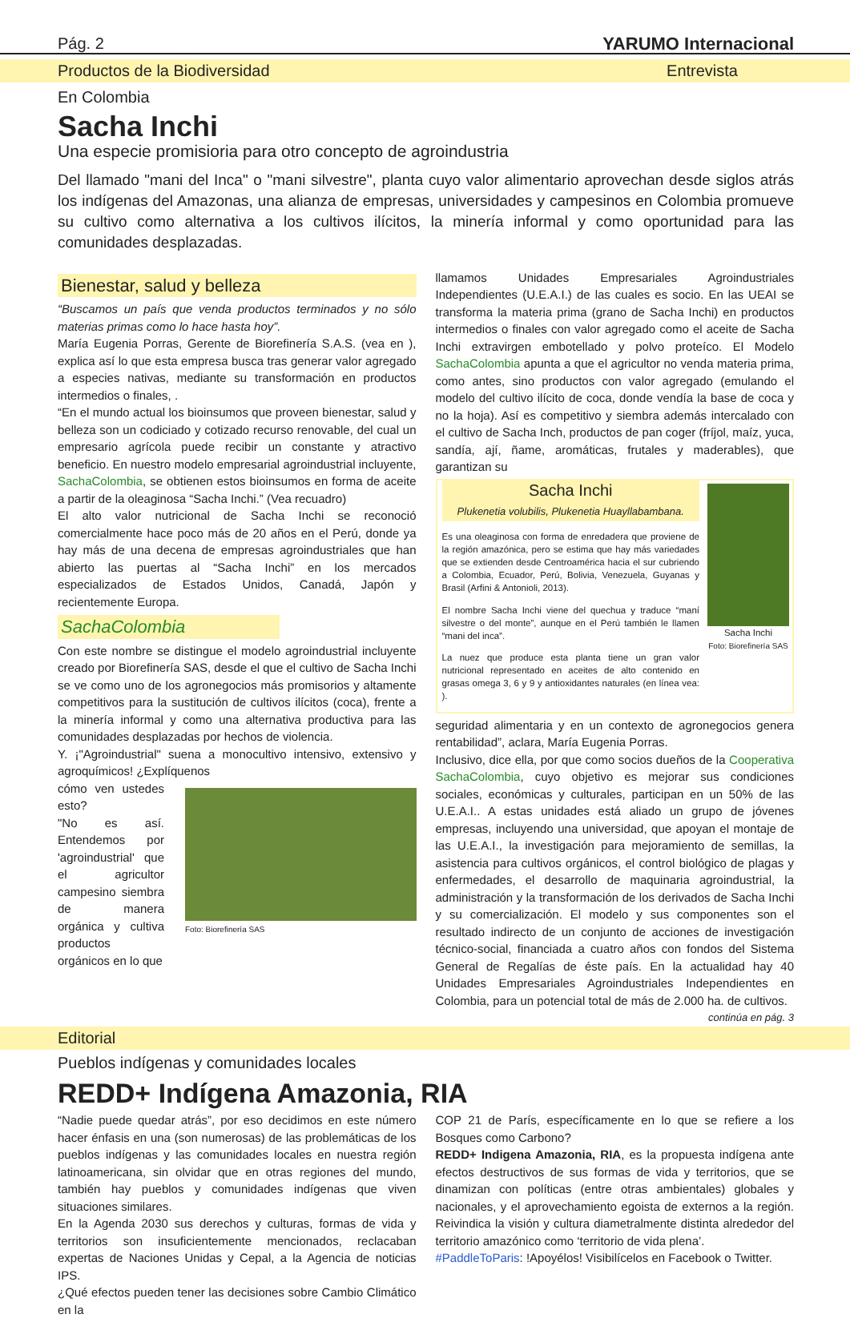Pág. 2 YARUMO Internacional
Productos de la Biodiversidad Entrevista
En Colombia
Sacha Inchi
Una especie promisioria para otro concepto de agroindustria
Del llamado "mani del Inca" o "mani silvestre", planta cuyo valor alimentario aprovechan desde siglos atrás los indígenas del Amazonas, una alianza de empresas, universidades y campesinos en Colombia promueve su cultivo como alternativa a los cultivos ilícitos, la minería informal y como oportunidad para las comunidades desplazadas.
Bienestar, salud y belleza
“Buscamos un país que venda productos terminados y no sólo materias primas como lo hace hasta hoy”.
María Eugenia Porras, Gerente de Biorefinería S.A.S. (vea en ), explica así lo que esta empresa busca tras generar valor agregado a especies nativas, mediante su transformación en productos intermedios o finales, .
“En el mundo actual los bioinsumos que proveen bienestar, salud y belleza son un codiciado y cotizado recurso renovable, del cual un empresario agrícola puede recibir un constante y atractivo beneficio. En nuestro modelo empresarial agroindustrial incluyente, SachaColombia, se obtienen estos bioinsumos en forma de aceite a partir de la oleaginosa “Sacha Inchi.” (Vea recuadro)
El alto valor nutricional de Sacha Inchi se reconoció comercialmente hace poco más de 20 años en el Perú, donde ya hay más de una decena de empresas agroindustriales que han abierto las puertas al “Sacha Inchi” en los mercados especializados de Estados Unidos, Canadá, Japón y recientemente Europa.
SachaColombia
Con este nombre se distingue el modelo agroindustrial incluyente creado por Biorefinería SAS, desde el que el cultivo de Sacha Inchi se ve como uno de los agronegocios más promisorios y altamente competitivos para la sustitución de cultivos ilícitos (coca), frente a la minería informal y como una alternativa productiva para las comunidades desplazadas por hechos de violencia.
Y. ¡"Agroindustrial" suena a monocultivo intensivo, extensivo y agroquímicos! ¿Explíquenos
cómo ven ustedes esto?
"No es así. Entendemos por 'agroindustrial' que el agricultor campesino siembra de manera orgánica y cultiva productos orgánicos en lo que
Foto: Biorefinería SAS
llamamos Unidades Empresariales Agroindustriales Independientes (U.E.A.I.) de las cuales es socio. En las UEAI se transforma la materia prima (grano de Sacha Inchi) en productos intermedios o finales con valor agregado como el aceite de Sacha Inchi extravirgen embotellado y polvo proteíco. El Modelo SachaColombia apunta a que el agricultor no venda materia prima, como antes, sino productos con valor agregado (emulando el modelo del cultivo ilícito de coca, donde vendía la base de coca y no la hoja). Así es competitivo y siembra además intercalado con el cultivo de Sacha Inch, productos de pan coger (fríjol, maíz, yuca, sandía, ají, ñame, aromáticas, frutales y maderables), que garantizan su
Sacha Inchi
Plukenetia volubilis, Plukenetia Huayllabambana.
Es una oleaginosa con forma de enredadera que proviene de la región amazónica, pero se estima que hay más variedades que se extienden desde Centroamérica hacia el sur cubriendo a Colombia, Ecuador, Perú, Bolivia, Venezuela, Guyanas y Brasil (Arfini & Antonioli, 2013).
El nombre Sacha Inchi viene del quechua y traduce “maní silvestre o del monte”, aunque en el Perú también le llamen “mani del inca”.
La nuez que produce esta planta tiene un gran valor nutricional representado en aceites de alto contenido en grasas omega 3, 6 y 9 y antioxidantes naturales (en línea vea: ).
Sacha Inchi
Foto: Biorefinería SAS
seguridad alimentaria y en un contexto de agronegocios genera rentabilidad”, aclara, María Eugenia Porras.
Inclusivo, dice ella, por que como socios dueños de la Cooperativa SachaColombia, cuyo objetivo es mejorar sus condiciones sociales, económicas y culturales, participan en un 50% de las U.E.A.I.. A estas unidades está aliado un grupo de jóvenes empresas, incluyendo una universidad, que apoyan el montaje de las U.E.A.I., la investigación para mejoramiento de semillas, la asistencia para cultivos orgánicos, el control biológico de plagas y enfermedades, el desarrollo de maquinaria agroindustrial, la administración y la transformación de los derivados de Sacha Inchi y su comercialización. El modelo y sus componentes son el resultado indirecto de un conjunto de acciones de investigación técnico-social, financiada a cuatro años con fondos del Sistema General de Regalías de éste país. En la actualidad hay 40 Unidades Empresariales Agroindustriales Independientes en Colombia, para un potencial total de más de 2.000 ha. de cultivos.
continúa en pág. 3
Editorial
Pueblos indígenas y comunidades locales
REDD+ Indígena Amazonia, RIA
“Nadie puede quedar atrás”, por eso decidimos en este número hacer énfasis en una (son numerosas) de las problemáticas de los pueblos indígenas y las comunidades locales en nuestra región latinoamericana, sin olvidar que en otras regiones del mundo, también hay pueblos y comunidades indígenas que viven situaciones similares.
En la Agenda 2030 sus derechos y culturas, formas de vida y territorios son insuficientemente mencionados, reclacaban expertas de Naciones Unidas y Cepal, a la Agencia de noticias IPS.
¿Qué efectos pueden tener las decisiones sobre Cambio Climático en la
COP 21 de París, específicamente en lo que se refiere a los Bosques como Carbono?
REDD+ Indigena Amazonia, RIA, es la propuesta indígena ante efectos destructivos de sus formas de vida y territorios, que se dinamizan con políticas (entre otras ambientales) globales y nacionales, y el aprovechamiento egoista de externos a la región. Reivindica la visión y cultura diametralmente distinta alrededor del territorio amazónico como ‘territorio de vida plena’.
#PaddleToParis: !Apoyélos! Visibilícelos en Facebook o Twitter.